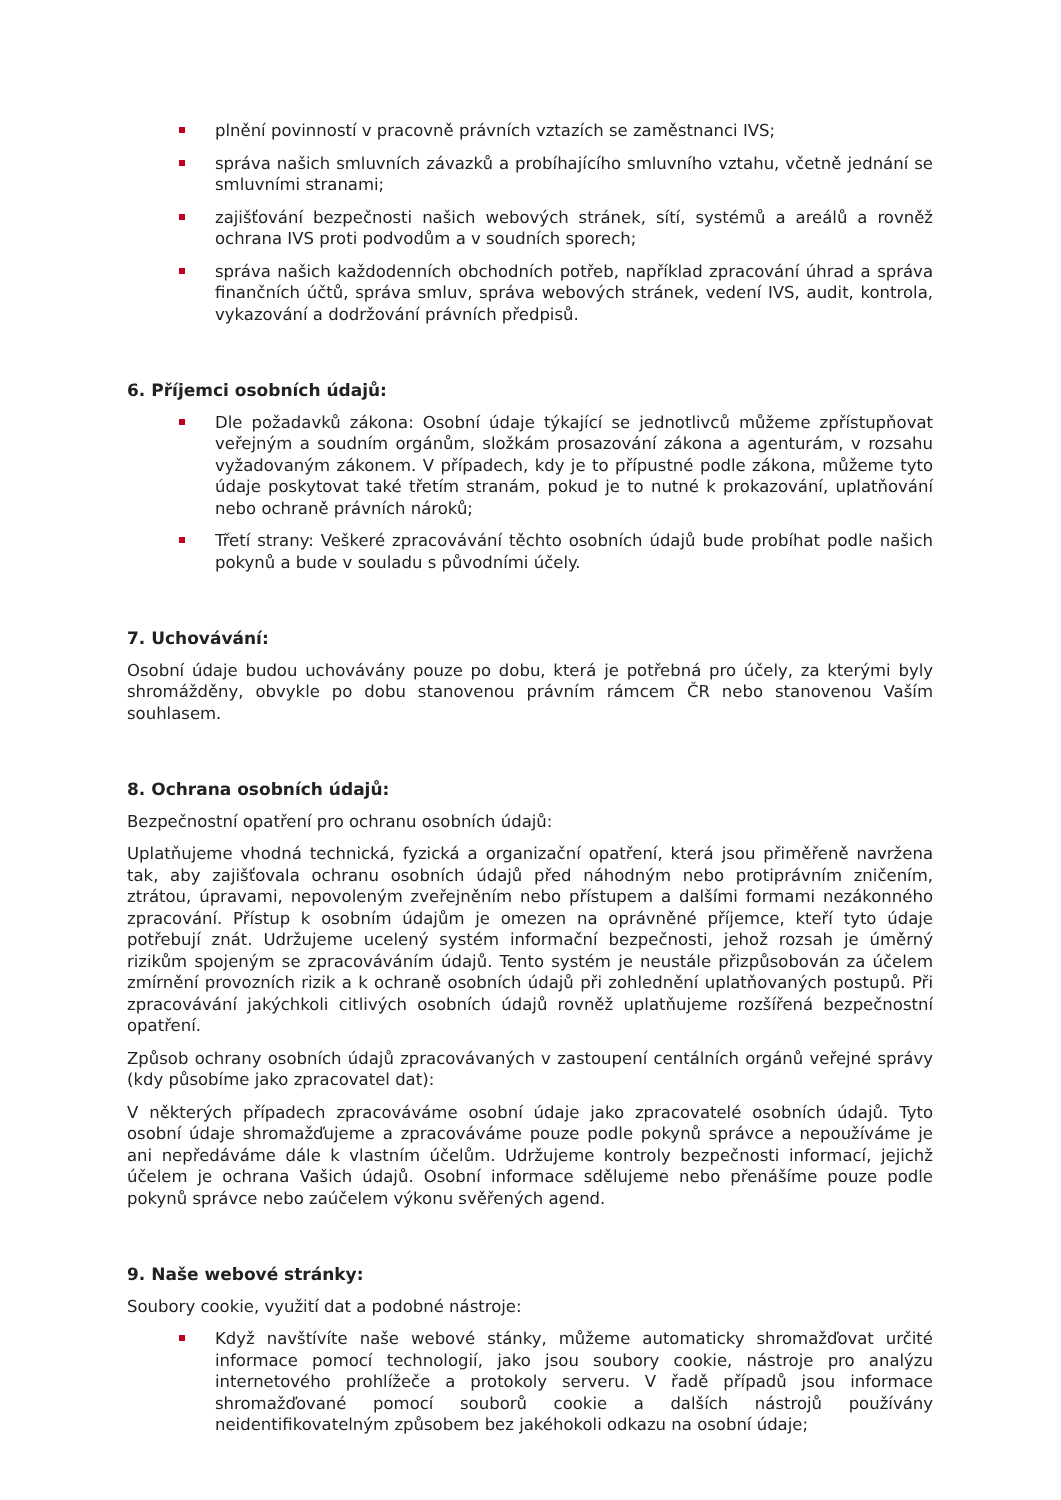plnění povinností v pracovně právních vztazích se zaměstnanci IVS;
správa našich smluvních závazků a probíhajícího smluvního vztahu, včetně jednání se smluvními stranami;
zajišťování bezpečnosti našich webových stránek, sítí, systémů a areálů a rovněž ochrana IVS proti podvodům a v soudních sporech;
správa našich každodenních obchodních potřeb, například zpracování úhrad a správa finančních účtů, správa smluv, správa webových stránek, vedení IVS, audit, kontrola, vykazování a dodržování právních předpisů.
6. Příjemci osobních údajů:
Dle požadavků zákona: Osobní údaje týkající se jednotlivců můžeme zpřístupňovat veřejným a soudním orgánům, složkám prosazování zákona a agenturám, v rozsahu vyžadovaným zákonem. V případech, kdy je to přípustné podle zákona, můžeme tyto údaje poskytovat také třetím stranám, pokud je to nutné k prokazování, uplatňování nebo ochraně právních nároků;
Třetí strany: Veškeré zpracovávání těchto osobních údajů bude probíhat podle našich pokynů a bude v souladu s původními účely.
7. Uchovávání:
Osobní údaje budou uchovávány pouze po dobu, která je potřebná pro účely, za kterými byly shromážděny, obvykle po dobu stanovenou právním rámcem ČR nebo stanovenou Vaším souhlasem.
8. Ochrana osobních údajů:
Bezpečnostní opatření pro ochranu osobních údajů:
Uplatňujeme vhodná technická, fyzická a organizační opatření, která jsou přiměřeně navržena tak, aby zajišťovala ochranu osobních údajů před náhodným nebo protiprávním zničením, ztrátou, úpravami, nepovoleným zveřejněním nebo přístupem a dalšími formami nezákonného zpracování. Přístup k osobním údajům je omezen na oprávněné příjemce, kteří tyto údaje potřebují znát. Udržujeme ucelený systém informační bezpečnosti, jehož rozsah je úměrný rizikům spojeným se zpracováváním údajů. Tento systém je neustále přizpůsobován za účelem zmírnění provozních rizik a k ochraně osobních údajů při zohlednění uplatňovaných postupů. Při zpracovávání jakýchkoli citlivých osobních údajů rovněž uplatňujeme rozšířená bezpečnostní opatření.
Způsob ochrany osobních údajů zpracovávaných v zastoupení centálních orgánů veřejné správy (kdy působíme jako zpracovatel dat):
V některých případech zpracováváme osobní údaje jako zpracovatelé osobních údajů. Tyto osobní údaje shromažďujeme a zpracováváme pouze podle pokynů správce a nepoužíváme je ani nepředáváme dále k vlastním účelům. Udržujeme kontroly bezpečnosti informací, jejichž účelem je ochrana Vašich údajů. Osobní informace sdělujeme nebo přenášíme pouze podle pokynů správce nebo zaúčelem výkonu svěřených agend.
9. Naše webové stránky:
Soubory cookie, využití dat a podobné nástroje:
Když navštívíte naše webové stánky, můžeme automaticky shromažďovat určité informace pomocí technologií, jako jsou soubory cookie, nástroje pro analýzu internetového prohlížeče a protokoly serveru. V řadě případů jsou informace shromažďované pomocí souborů cookie a dalších nástrojů používány neidentifikovatelným způsobem bez jakéhokoli odkazu na osobní údaje;